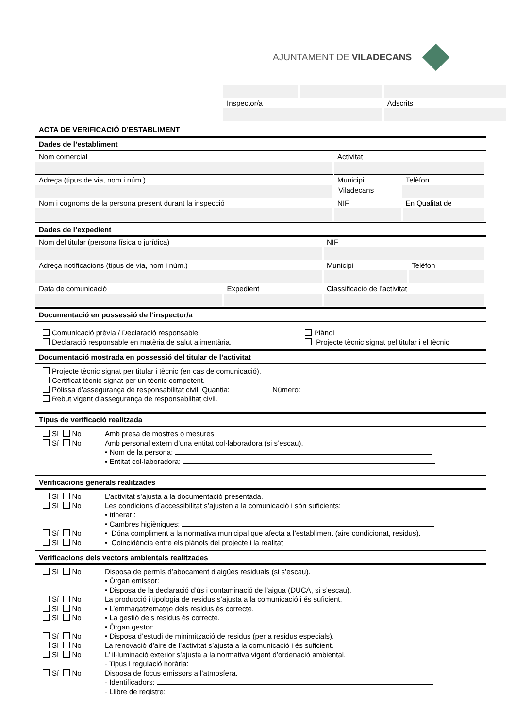AJUNTAMENT DE VILADECANS
| Inspector/a | | Adscrits |
ACTA DE VERIFICACIÓ D’ESTABLIMENT
Dades de l’establiment
| Nom comercial | Activitat | |
| Adreça (tipus de via, nom i núm.) | Municipi | Telèfon |
| | Viladecans | |
| Nom i cognoms de la persona present durant la inspecció | NIF | En Qualitat de |
Dades de l’expedient
| Nom del titular (persona física o jurídica) | | NIF | |
| Adreça notificacions (tipus de via, nom i núm.) | | Municipi | Telèfon |
| Data de comunicació | Expedient | Classificació de l’activitat | |
Documentació en possessió de l’inspector/a
Comunicació prèvia / Declaració responsable.
Plànol
Declaració responsable en matèria de salut alimentària.
Projecte tècnic signat pel titular i el tècnic
Documentació mostrada en possessió del titular de l’activitat
Projecte tècnic signat per titular i tècnic (en cas de comunicació).
Certificat tècnic signat per un tècnic competent.
Pòlissa d’assegurança de responsabilitat civil. Quantia: Número:
Rebut vigent d’assegurança de responsabilitat civil.
Tipus de verificació realitzada
Sí No Amb presa de mostres o mesures
Sí No Amb personal extern d’una entitat col·laboradora (si s’escau).
• Nom de la persona:
• Entitat col·laboradora:
Verificacions generals realitzades
Sí No L’activitat s’ajusta a la documentació presentada.
Sí No Les condicions d’accessibilitat s’ajusten a la comunicació i són suficients:
• Itinerari:
• Cambres higièniques:
Sí No • Dóna compliment a la normativa municipal que afecta a l’establiment (aire condicionat, residus).
Sí No • Coincidència entre els plànols del projecte i la realitat
Verificacions dels vectors ambientals realitzades
Sí No Disposa de permís d’abocament d’aigües residuals (si s’escau).
• Òrgan emissor:
• Disposa de la declaració d’ús i contaminació de l’aigua (DUCA, si s’escau).
Sí No La producció i tipologia de residus s’ajusta a la comunicació i és suficient.
Sí No • L’emmagatzematge dels residus és correcte.
Sí No • La gestió dels residus és correcte.
• Òrgan gestor:
Sí No • Disposa d’estudi de minimització de residus (per a residus especials).
Sí No La renovació d’aire de l’activitat s’ajusta a la comunicació i és suficient.
Sí No L’ il·luminació exterior s’ajusta a la normativa vigent d’ordenació ambiental.
· Tipus i regulació horària:
Sí No Disposa de focus emissors a l’atmosfera.
· Identificadors:
· Llibre de registre: